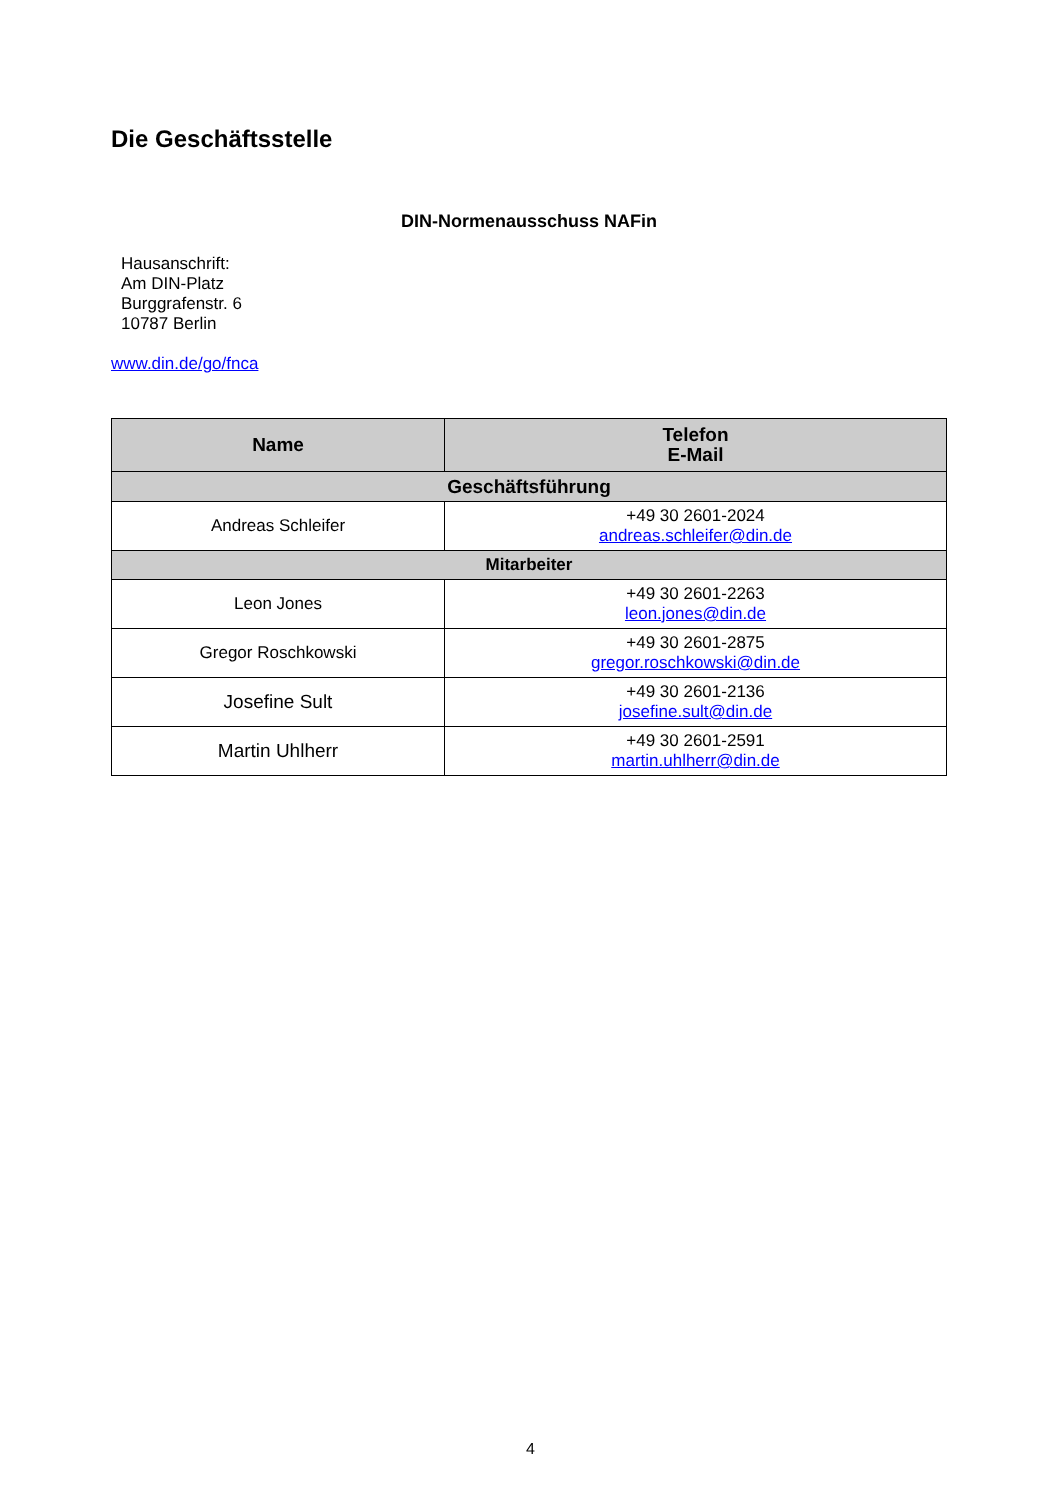Die Geschäftsstelle
DIN-Normenausschuss NAFin
Hausanschrift:
Am DIN-Platz
Burggrafenstr. 6
10787 Berlin
www.din.de/go/fnca
| Name | Telefon E-Mail |
| --- | --- |
| Geschäftsführung | |
| Andreas Schleifer | +49 30 2601-2024 andreas.schleifer@din.de |
| Mitarbeiter | |
| Leon Jones | +49 30 2601-2263 leon.jones@din.de |
| Gregor Roschkowski | +49 30 2601-2875 gregor.roschkowski@din.de |
| Josefine Sult | +49 30 2601-2136 josefine.sult@din.de |
| Martin Uhlherr | +49 30 2601-2591 martin.uhlherr@din.de |
4